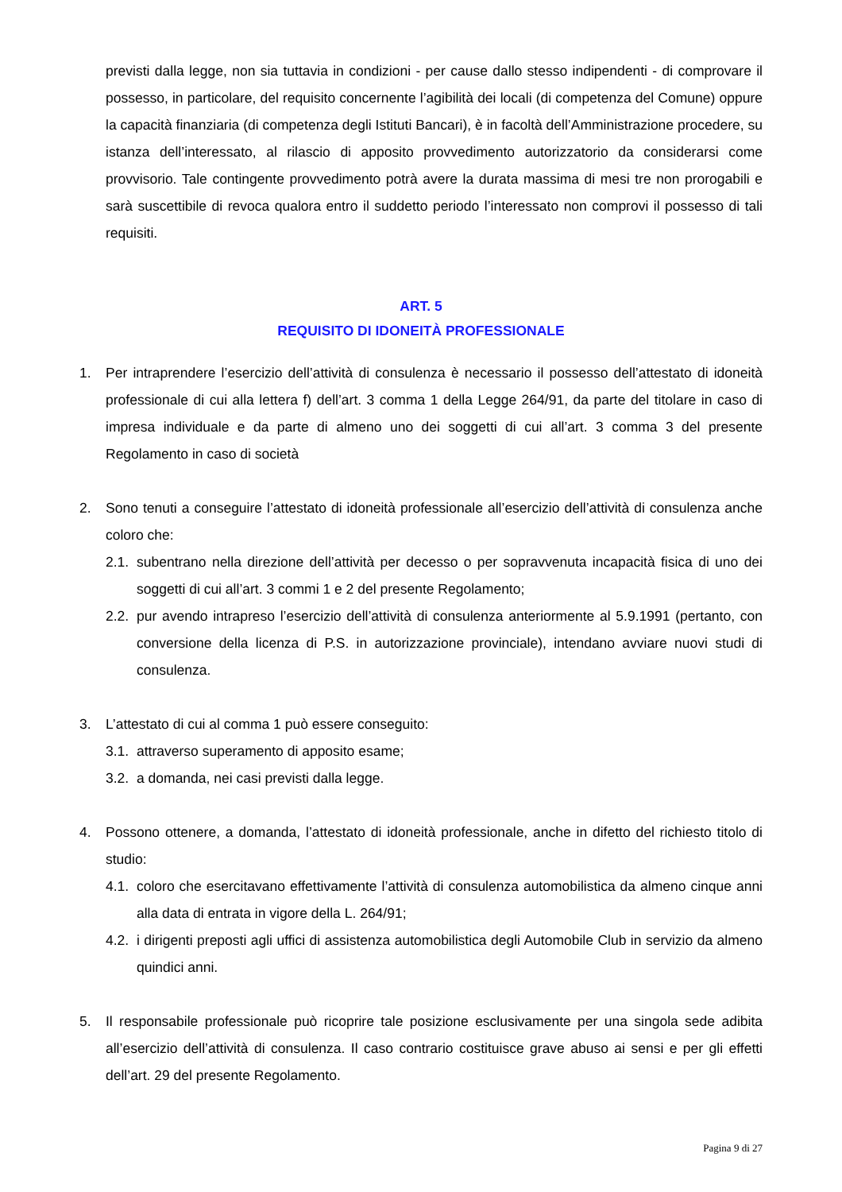previsti dalla legge, non sia tuttavia in condizioni - per cause dallo stesso indipendenti - di comprovare il possesso, in particolare, del requisito concernente l’agibilità dei locali (di competenza del Comune) oppure la capacità finanziaria (di competenza degli Istituti Bancari), è in facoltà dell’Amministrazione procedere, su istanza dell’interessato, al rilascio di apposito provvedimento autorizzatorio da considerarsi come provvisorio. Tale contingente provvedimento potrà avere la durata massima di mesi tre non prorogabili e sarà suscettibile di revoca qualora entro il suddetto periodo l’interessato non comprovi il possesso di tali requisiti.
ART. 5
REQUISITO DI IDONEITÀ PROFESSIONALE
1. Per intraprendere l’esercizio dell’attività di consulenza è necessario il possesso dell’attestato di idoneità professionale di cui alla lettera f) dell’art. 3 comma 1 della Legge 264/91, da parte del titolare in caso di impresa individuale e da parte di almeno uno dei soggetti di cui all’art. 3 comma 3 del presente Regolamento in caso di società
2. Sono tenuti a conseguire l’attestato di idoneità professionale all’esercizio dell’attività di consulenza anche coloro che:
2.1.
subentrano nella direzione dell’attività per decesso o per sopravvenuta incapacità fisica di uno dei soggetti di cui all’art. 3 commi 1 e 2 del presente Regolamento;
2.2.
pur avendo intrapreso l’esercizio dell’attività di consulenza anteriormente al 5.9.1991 (pertanto, con conversione della licenza di P.S. in autorizzazione provinciale), intendano avviare nuovi studi di consulenza.
3. L’attestato di cui al comma 1 può essere conseguito:
3.1.
attraverso superamento di apposito esame;
3.2.
a domanda, nei casi previsti dalla legge.
4. Possono ottenere, a domanda, l’attestato di idoneità professionale, anche in difetto del richiesto titolo di studio:
4.1.
coloro che esercitavano effettivamente l’attività di consulenza automobilistica da almeno cinque anni alla data di entrata in vigore della L. 264/91;
4.2.
i dirigenti preposti agli uffici di assistenza automobilistica degli Automobile Club in servizio da almeno quindici anni.
5. Il responsabile professionale può ricoprire tale posizione esclusivamente per una singola sede adibita all’esercizio dell’attività di consulenza. Il caso contrario costituisce grave abuso ai sensi e per gli effetti dell’art. 29 del presente Regolamento.
Pagina 9 di 27